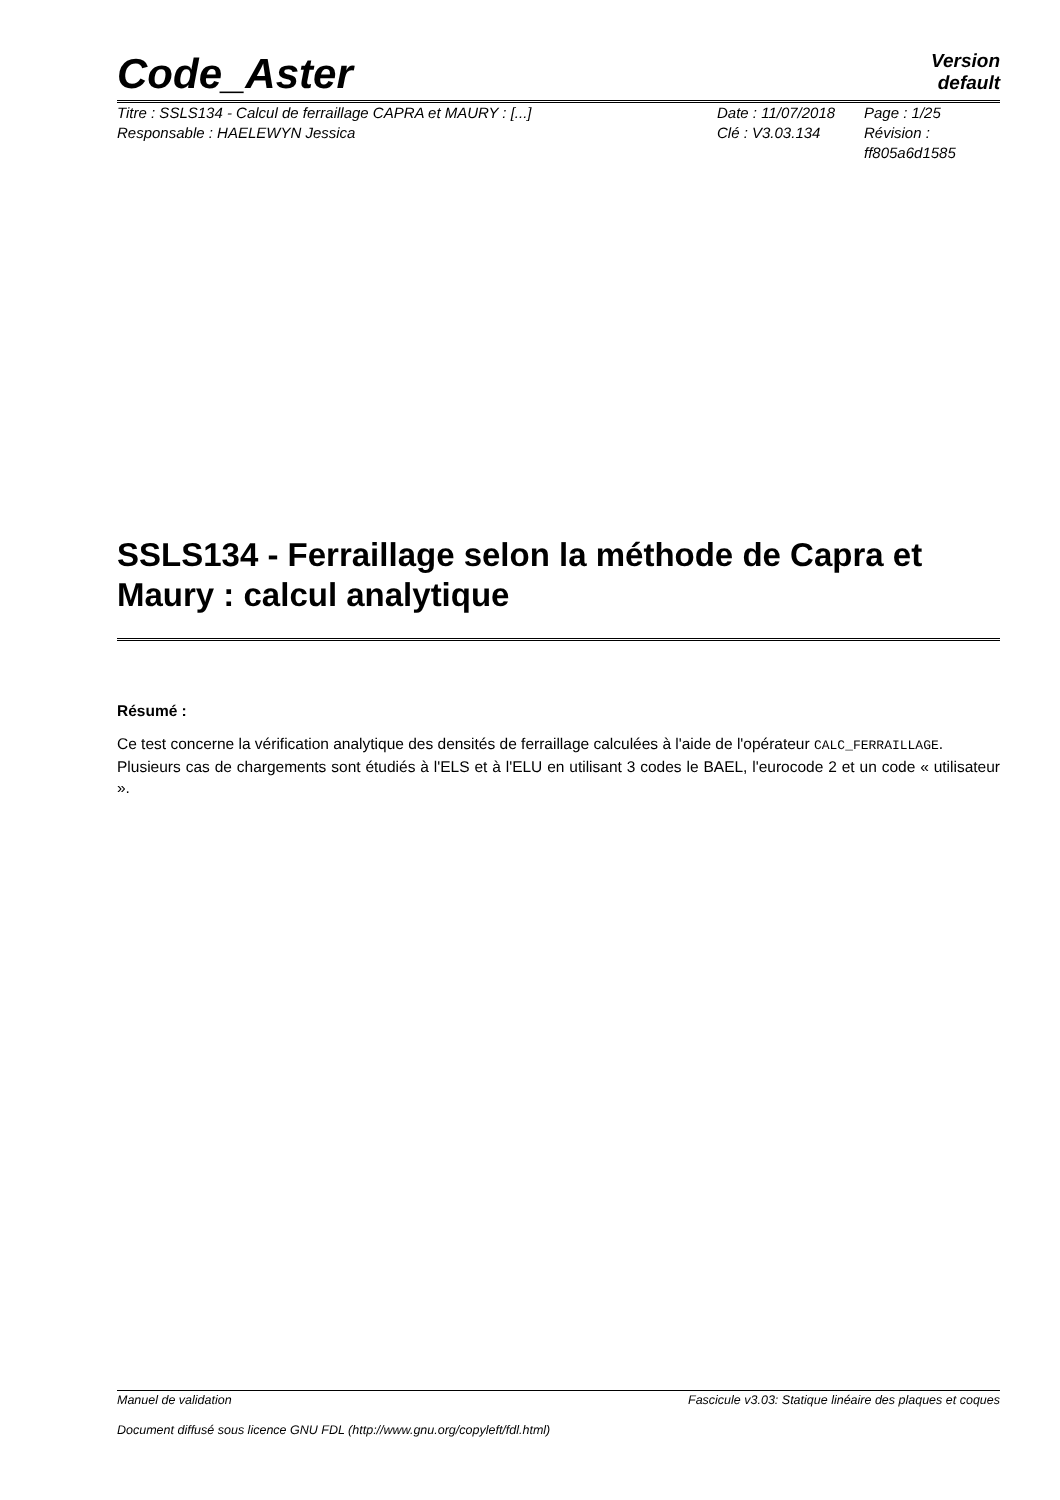Code_Aster
Version
default
Titre : SSLS134 - Calcul de ferraillage CAPRA et MAURY : [...]
Responsable : HAELEWYN Jessica
Date : 11/07/2018
Clé : V3.03.134
Page : 1/25
Révision :
ff805a6d1585
SSLS134 - Ferraillage selon la méthode de Capra et Maury : calcul analytique
Résumé :
Ce test concerne la vérification analytique des densités de ferraillage calculées à l'aide de l'opérateur CALC_FERRAILLAGE.
Plusieurs cas de chargements sont étudiés à l'ELS et à l'ELU en utilisant 3 codes le BAEL, l'eurocode 2 et un code « utilisateur ».
Manuel de validation Fascicule v3.03: Statique linéaire des plaques et coques
Document diffusé sous licence GNU FDL (http://www.gnu.org/copyleft/fdl.html)